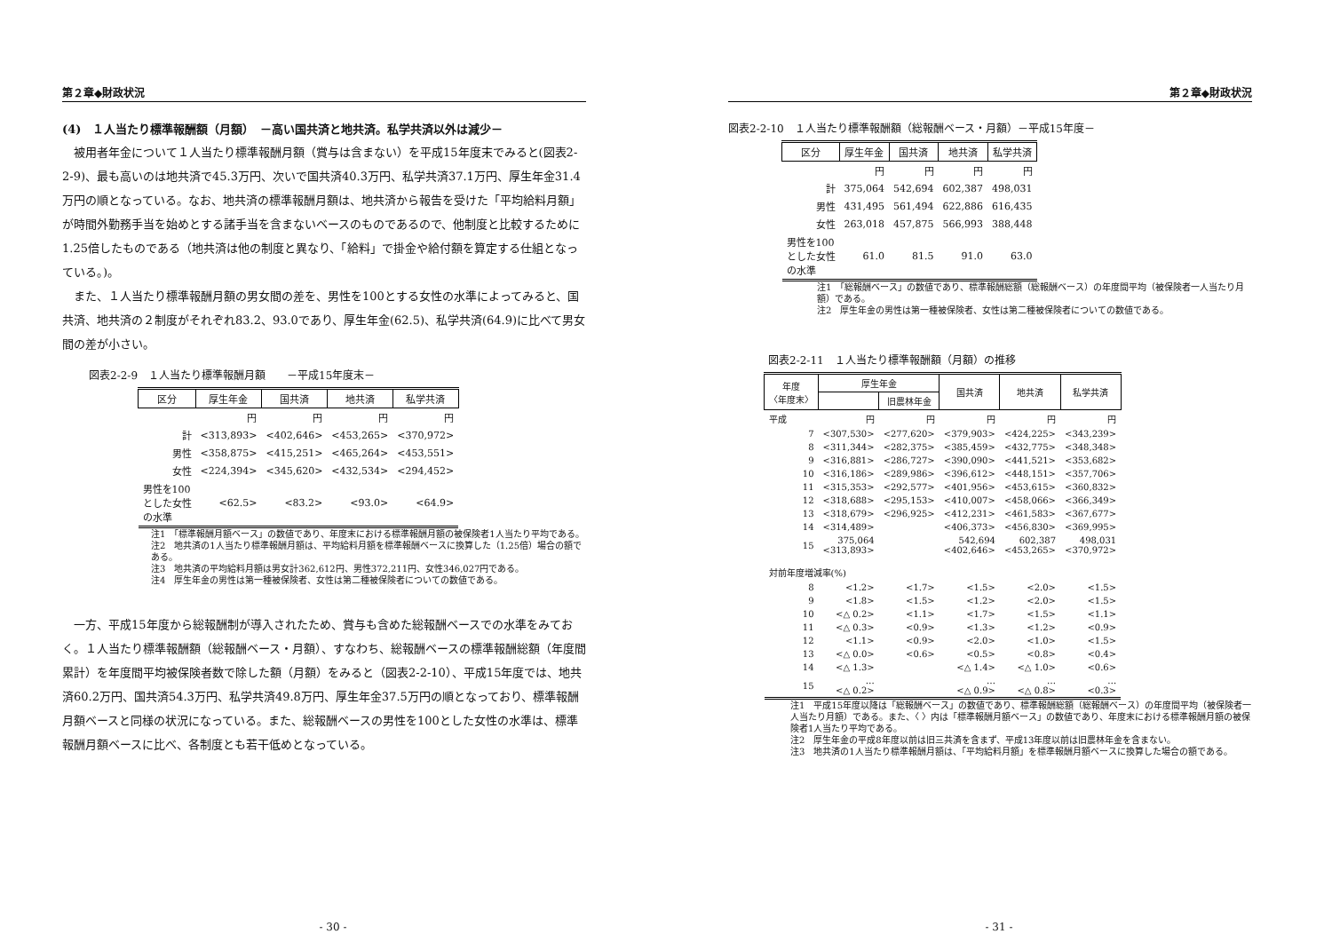第２章◆財政状況
(4)　１人当たり標準報酬額（月額）　－高い国共済と地共済。私学共済以外は減少－
　被用者年金について１人当たり標準報酬月額（賞与は含まない）を平成15年度末でみると(図表2-2-9)、最も高いのは地共済で45.3万円、次いで国共済40.3万円、私学共済37.1万円、厚生年金31.4万円の順となっている。なお、地共済の標準報酬月額は、地共済から報告を受けた「平均給料月額」が時間外勤務手当を始めとする諸手当を含まないベースのものであるので、他制度と比較するために1.25倍したものである（地共済は他の制度と異なり、「給料」で掛金や給付額を算定する仕組となっている。)。
　また、１人当たり標準報酬月額の男女間の差を、男性を100とする女性の水準によってみると、国共済、地共済の２制度がそれぞれ83.2、93.0であり、厚生年金(62.5)、私学共済(64.9)に比べて男女間の差が小さい。
図表2-2-9　１人当たり標準報酬月額　　－平成15年度末－
| 区分 | 厚生年金 | 国共済 | 地共済 | 私学共済 |
| --- | --- | --- | --- | --- |
| | 円 | 円 | 円 | 円 |
| 計 | <313,893> | <402,646> | <453,265> | <370,972> |
| 男性 | <358,875> | <415,251> | <465,264> | <453,551> |
| 女性 | <224,394> | <345,620> | <432,534> | <294,452> |
| 男性を100 とした女性 の水準 | <62.5> | <83.2> | <93.0> | <64.9> |
注1　「標準報酬月額ベース」の数値であり、年度末における標準報酬月額の被保険者1人当たり平均である。
注2　地共済の1人当たり標準報酬月額は、平均給料月額を標準報酬ベースに換算した（1.25倍）場合の額である。
注3　地共済の平均給料月額は男女計362,612円、男性372,211円、女性346,027円である。
注4　厚生年金の男性は第一種被保険者、女性は第二種被保険者についての数値である。
　一方、平成15年度から総報酬制が導入されたため、賞与も含めた総報酬ベースでの水準をみておく。１人当たり標準報酬額（総報酬ベース・月額）、すなわち、総報酬ベースの標準報酬総額（年度間累計）を年度間平均被保険者数で除した額（月額）をみると（図表2-2-10）、平成15年度では、地共済60.2万円、国共済54.3万円、私学共済49.8万円、厚生年金37.5万円の順となっており、標準報酬月額ベースと同様の状況になっている。また、総報酬ベースの男性を100とした女性の水準は、標準報酬月額ベースに比べ、各制度とも若干低めとなっている。
- 30 -
第２章◆財政状況
図表2-2-10　１人当たり標準報酬額（総報酬ベース・月額）－平成15年度－
| 区分 | 厚生年金 | 国共済 | 地共済 | 私学共済 |
| --- | --- | --- | --- | --- |
| | 円 | 円 | 円 | 円 |
| 計 | 375,064 | 542,694 | 602,387 | 498,031 |
| 男性 | 431,495 | 561,494 | 622,886 | 616,435 |
| 女性 | 263,018 | 457,875 | 566,993 | 388,448 |
| 男性を100 とした女性 の水準 | 61.0 | 81.5 | 91.0 | 63.0 |
注1　「総報酬ベース」の数値であり、標準報酬総額（総報酬ベース）の年度間平均（被保険者一人当たり月額）である。
注2　厚生年金の男性は第一種被保険者、女性は第二種被保険者についての数値である。
図表2-2-11　１人当たり標準報酬額（月額）の推移
| 年度 〈年度末〉 | 厚生年金 | | 国共済 | 地共済 | 私学共済 |
| --- | --- | --- | --- | --- | --- |
| | | 旧農林年金 | | | |
| 平成 | 円 | 円 | 円 | 円 | 円 |
| 7 | <307,530> | <277,620> | <379,903> | <424,225> | <343,239> |
| 8 | <311,344> | <282,375> | <385,459> | <432,775> | <348,348> |
| 9 | <316,881> | <286,727> | <390,090> | <441,521> | <353,682> |
| 10 | <316,186> | <289,986> | <396,612> | <448,151> | <357,706> |
| 11 | <315,353> | <292,577> | <401,956> | <453,615> | <360,832> |
| 12 | <318,688> | <295,153> | <410,007> | <458,066> | <366,349> |
| 13 | <318,679> | <296,925> | <412,231> | <461,583> | <367,677> |
| 14 | <314,489> | | <406,373> | <456,830> | <369,995> |
| 15 | 375,064 <313,893> | | 542,694 <402,646> | 602,387 <453,265> | 498,031 <370,972> |
| 対前年度増減率(%) | | | | | |
| 8 | <1.2> | <1.7> | <1.5> | <2.0> | <1.5> |
| 9 | <1.8> | <1.5> | <1.2> | <2.0> | <1.5> |
| 10 | <△ 0.2> | <1.1> | <1.7> | <1.5> | <1.1> |
| 11 | <△ 0.3> | <0.9> | <1.3> | <1.2> | <0.9> |
| 12 | <1.1> | <0.9> | <2.0> | <1.0> | <1.5> |
| 13 | <△ 0.0> | <0.6> | <0.5> | <0.8> | <0.4> |
| 14 | <△ 1.3> | | <△ 1.4> | <△ 1.0> | <0.6> |
| 15 | … <△ 0.2> | | … <△ 0.9> | … <△ 0.8> | … <0.3> |
注1　平成15年度以降は「総報酬ベース」の数値であり、標準報酬総額（総報酬ベース）の年度間平均（被保険者一人当たり月額）である。また、〈 〉内は「標準報酬月額ベース」の数値であり、年度末における標準報酬月額の被保険者1人当たり平均である。
注2　厚生年金の平成8年度以前は旧三共済を含まず、平成13年度以前は旧農林年金を含まない。
注3　地共済の1人当たり標準報酬月額は、「平均給料月額」を標準報酬月額ベースに換算した場合の額である。
- 31 -